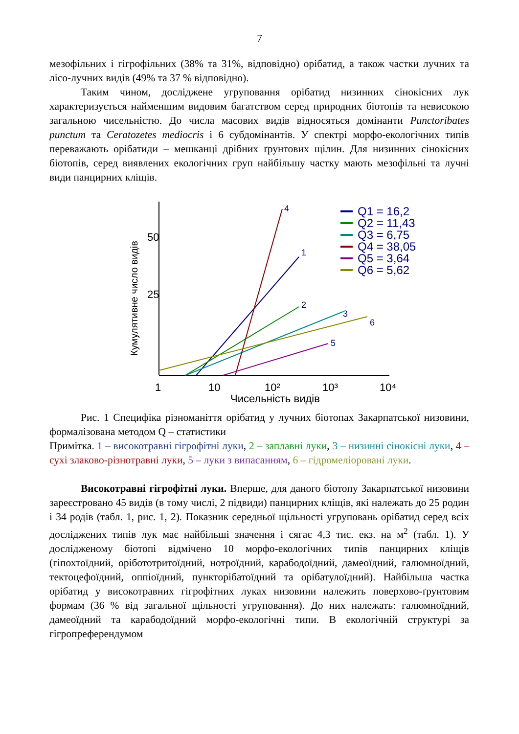7
мезофільних і гігрофільних (38% та 31%, відповідно) орібатид, а також частки лучних та лісо-лучних видів (49% та 37 % відповідно).
Таким чином, досліджене угруповання орібатид низинних сінокісних лук характеризується найменшим видовим багатством серед природних біотопів та невисокою загальною чисельністю. До числа масових видів відносяться домінанти Punctoribates punctum та Ceratozetes mediocris і 6 субдомінантів. У спектрі морфо-екологічних типів переважають орібатиди – мешканці дрібних ґрунтових щілин. Для низинних сінокісних біотопів, серед виявлених екологічних груп найбільшу частку мають мезофільні та лучні види панцирних кліщів.
25
50
Кумулятивне число видів
1
10
10²
10³
10⁴
Чисельність видів
4
1
2
3
6
5
Q1 = 16,2
Q2 = 11,43
Q3 = 6,75
Q4 = 38,05
Q5 = 3,64
Q6 = 5,62
Рис. 1 Специфіка різноманіття орібатид у лучних біотопах Закарпатської низовини, формалізована методом Q – статистики
Примітка. 1 – високотравні гігрофітні луки, 2 – заплавні луки, 3 – низинні сінокісні луки, 4 – сухі злаково-різнотравні луки, 5 – луки з випасанням, 6 – гідромеліоровані луки.
Високотравні гігрофітні луки. Вперше, для даного біотопу Закарпатської низовини зареєстровано 45 видів (в тому числі, 2 підвиди) панцирних кліщів, які належать до 25 родин і 34 родів (табл. 1, рис. 1, 2). Показник середньої щільності угруповань орібатид серед всіх досліджених типів лук має найбільші значення і сягає 4,3 тис. екз. на м<sup>2</sup> (табл. 1). У дослідженому біотопі відмічено 10 морфо-екологічних типів панцирних кліщів (гіпохтоїдний, орібототритоїдний, нотроїдний, карабодоїдний, дамеоїдний, галюмноїдний, тектоцефоїдний, оппіоїдний, пункторібатоїдний та орібатулоїдний). Найбільша частка орібатид у високотравних гігрофітних луках низовини належить поверхово-ґрунтовим формам (36 % від загальної щільності угруповання). До них належать: галюмноїдний, дамеоїдний та карабодоїдний морфо-екологічні типи. В екологічній структурі за гігропреферендумом